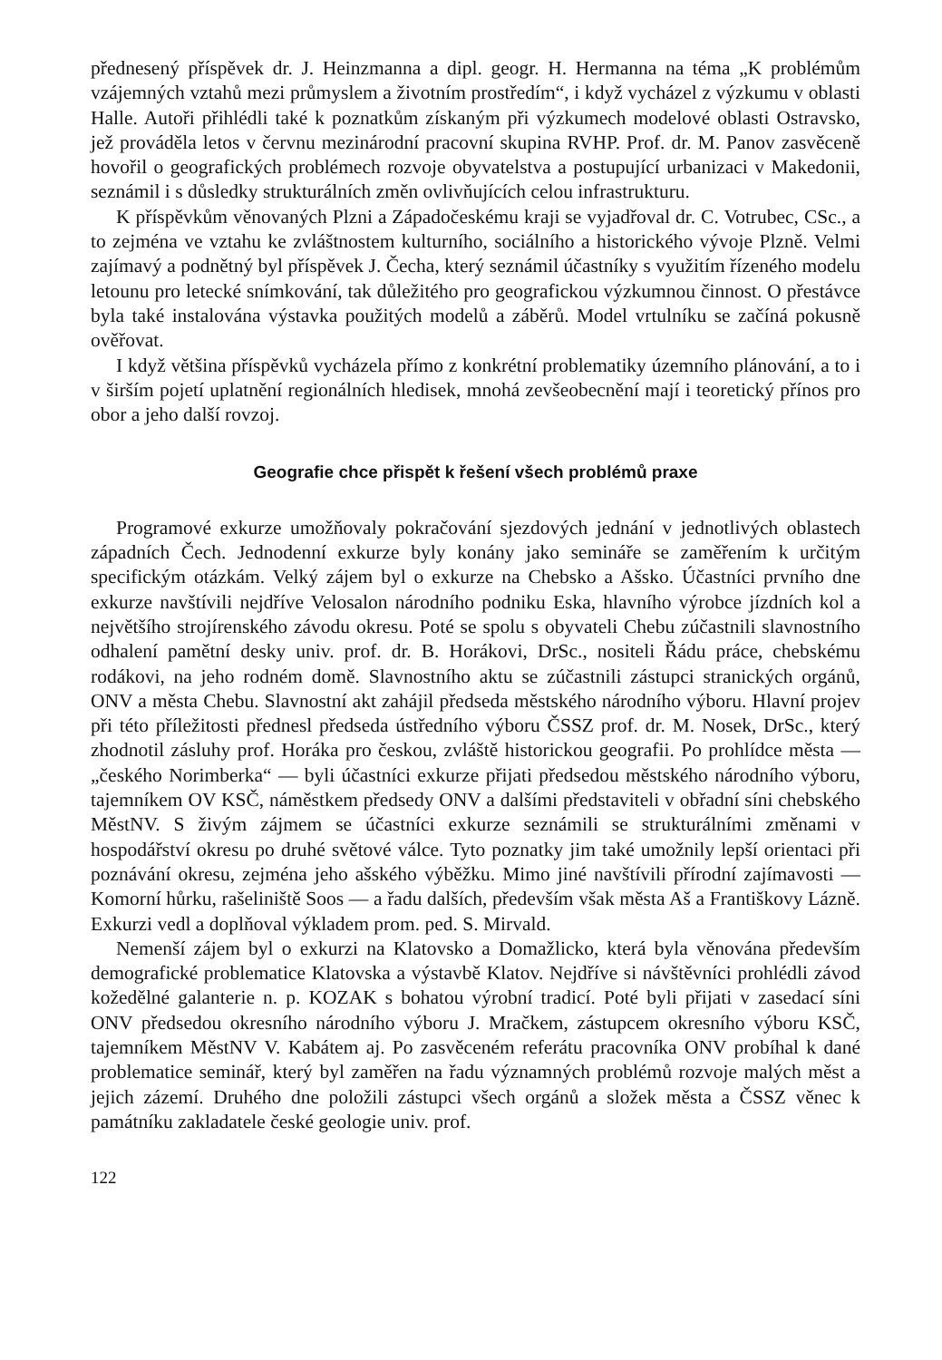přednesený příspěvek dr. J. Heinzmanna a dipl. geogr. H. Hermanna na téma „K problémům vzájemných vztahů mezi průmyslem a životním prostředím“, i když vycházel z výzkumu v oblasti Halle. Autoři přihlédli také k poznatkům získaným při výzkumech modelové oblasti Ostravsko, jež prováděla letos v červnu mezinárodní pracovní skupina RVHP. Prof. dr. M. Panov zasvěceně hovořil o geografických problémech rozvoje obyvatelstva a postupující urbanizaci v Makedonii, seznámil i s důsledky strukturálních změn ovlivňujících celou infrastrukturu.
K příspěvkům věnovaných Plzni a Západočeskému kraji se vyjadřoval dr. C. Votrubec, CSc., a to zejména ve vztahu ke zvláštnostem kulturního, sociálního a historického vývoje Plzně. Velmi zajímavý a podnětný byl příspěvek J. Čecha, který seznámil účastníky s využitím řízeného modelu letounu pro letecké snímkování, tak důležitého pro geografickou výzkumnou činnost. O přestávce byla také instalována výstavka použitých modelů a záběrů. Model vrtulníku se začíná pokusně ověřovat.
I když většina příspěvků vycházela přímo z konkrétní problematiky územního plánování, a to i v širším pojetí uplatnění regionálních hledisek, mnohá zevšeobecnění mají i teoretický přínos pro obor a jeho další rovzoj.
Geografie chce přispět k řešení všech problémů praxe
Programové exkurze umožňovaly pokračování sjezdových jednání v jednotlivých oblastech západních Čech. Jednodenní exkurze byly konány jako semináře se zaměřením k určitým specifickým otázkám. Velký zájem byl o exkurze na Chebsko a Ašsko. Účastníci prvního dne exkurze navštívili nejdříve Velosalon národního podniku Eska, hlavního výrobce jízdních kol a největšího strojírenského závodu okresu. Poté se spolu s obyvateli Chebu zúčastnili slavnostního odhalení pamětní desky univ. prof. dr. B. Horákovi, DrSc., nositeli Řádu práce, chebskému rodákovi, na jeho rodném domě. Slavnostního aktu se zúčastnili zástupci stranických orgánů, ONV a města Chebu. Slavnostní akt zahájil předseda městského národního výboru. Hlavní projev při této příležitosti přednesl předseda ústředního výboru ČSSZ prof. dr. M. Nosek, DrSc., který zhodnotil zásluhy prof. Horáka pro českou, zvláště historickou geografii. Po prohlídce města — „českého Norimberka“ — byli účastníci exkurze přijati předsedou městského národního výboru, tajemníkem OV KSČ, náměstkem předsedy ONV a dalšími představiteli v obřadní síni chebského MěstNV. S živým zájmem se účastníci exkurze seznámili se strukturálními změnami v hospodářství okresu po druhé světové válce. Tyto poznatky jim také umožnily lepší orientaci při poznávání okresu, zejména jeho ašského výběžku. Mimo jiné navštívili přírodní zajímavosti — Komorní hůrku, rašeliniště Soos — a řadu dalších, především však města Aš a Františkovy Lázně. Exkurzi vedl a doplňoval výkladem prom. ped. S. Mirvald.
Nemenší zájem byl o exkurzi na Klatovsko a Domažlicko, která byla věnována především demografické problematice Klatovska a výstavbě Klatov. Nejdříve si návštěvníci prohlédli závod kožedělné galanterie n. p. KOZAK s bohatou výrobní tradicí. Poté byli přijati v zasedací síni ONV předsedou okresního národního výboru J. Mračkem, zástupcem okresního výboru KSČ, tajemníkem MěstNV V. Kabátem aj. Po zasvěceném referátu pracovníka ONV probíhal k dané problematice seminář, který byl zaměřen na řadu významných problémů rozvoje malých měst a jejich zázemí. Druhého dne položili zástupci všech orgánů a složek města a ČSSZ věnec k památníku zakladatele české geologie univ. prof.
122